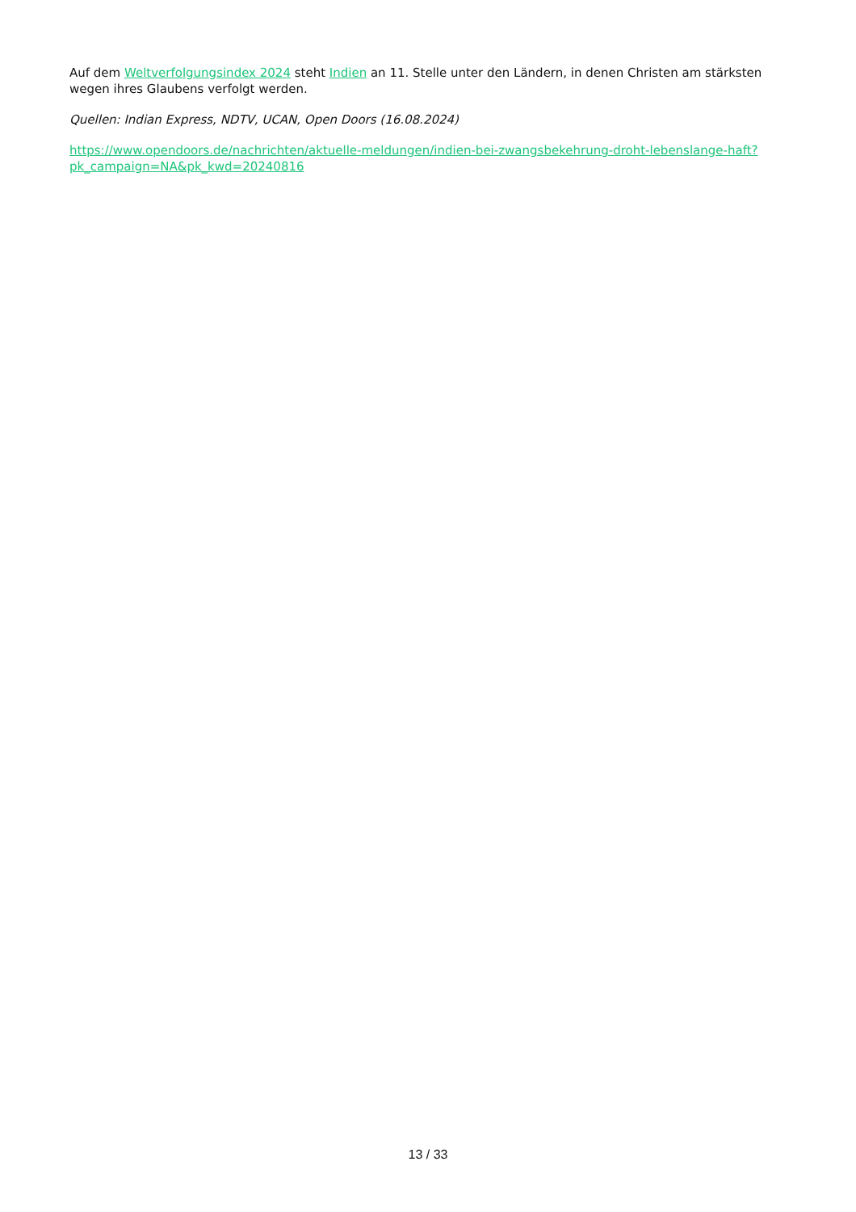Auf dem Weltverfolgungsindex 2024 steht Indien an 11. Stelle unter den Ländern, in denen Christen am stärksten wegen ihres Glaubens verfolgt werden.
Quellen: Indian Express, NDTV, UCAN, Open Doors (16.08.2024)
https://www.opendoors.de/nachrichten/aktuelle-meldungen/indien-bei-zwangsbekehrung-droht-lebenslange-haft?
pk_campaign=NA&pk_kwd=20240816
13 / 33